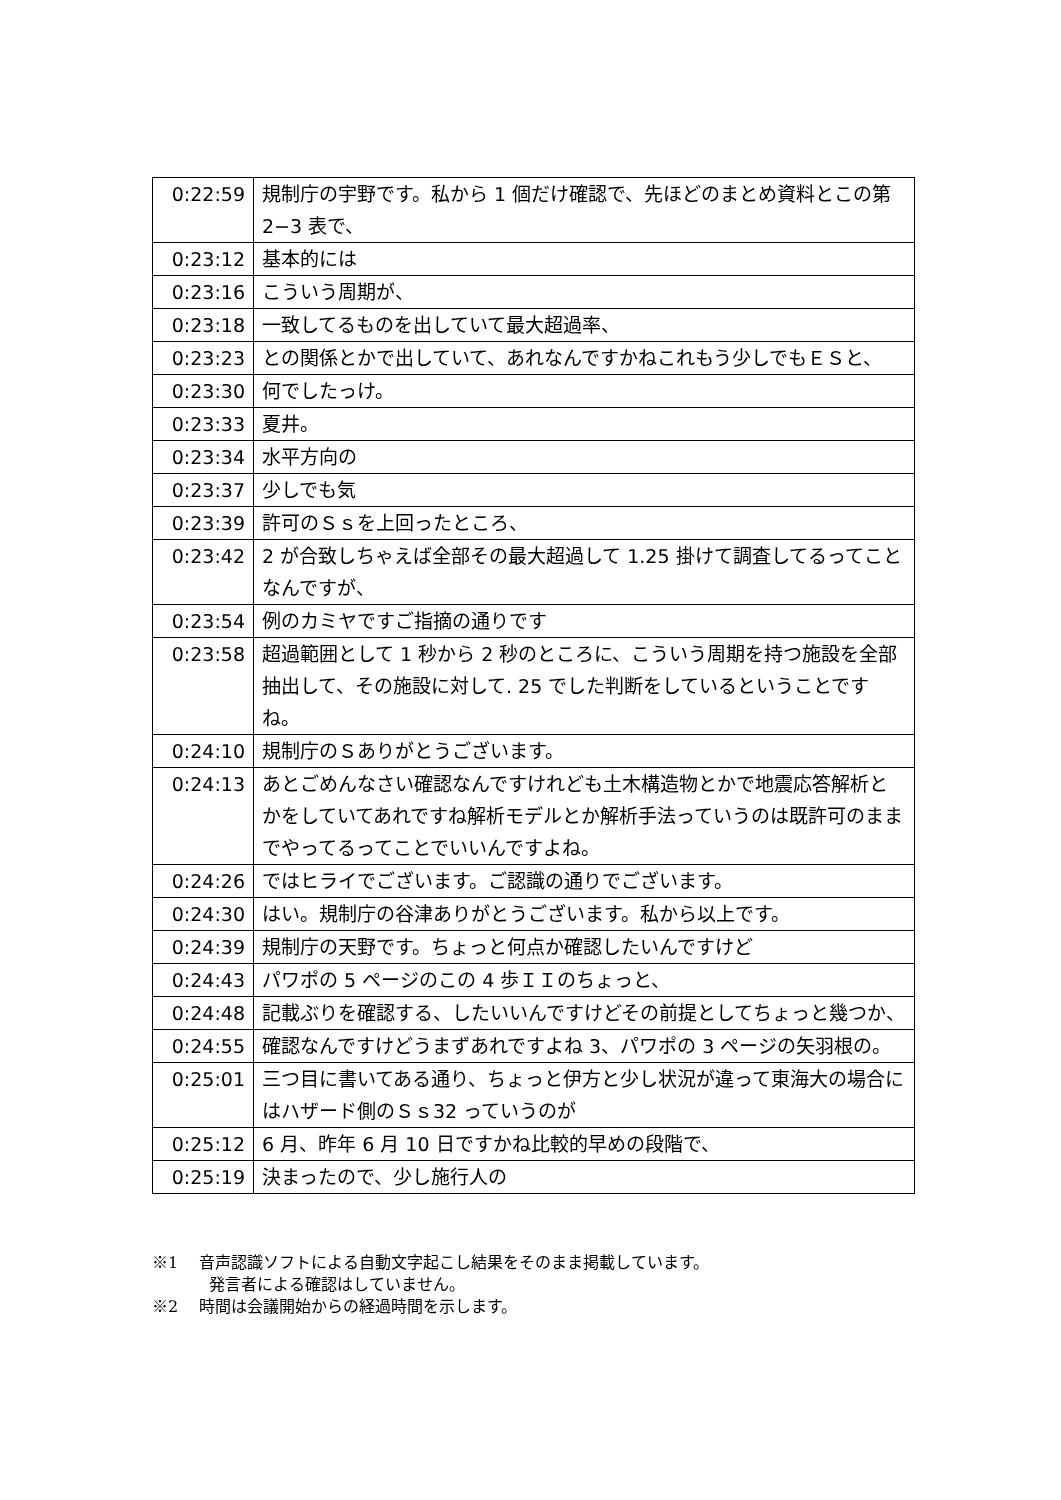| 0:22:59 | 規制庁の宇野です。私から 1 個だけ確認で、先ほどのまとめ資料とこの第 2−3 表で、 |
| 0:23:12 | 基本的には |
| 0:23:16 | こういう周期が、 |
| 0:23:18 | 一致してるものを出していて最大超過率、 |
| 0:23:23 | との関係とかで出していて、あれなんですかねこれもう少しでもＥＳと、 |
| 0:23:30 | 何でしたっけ。 |
| 0:23:33 | 夏井。 |
| 0:23:34 | 水平方向の |
| 0:23:37 | 少しでも気 |
| 0:23:39 | 許可のＳｓを上回ったところ、 |
| 0:23:42 | 2 が合致しちゃえば全部その最大超過して 1.25 掛けて調査してるってことなんですが、 |
| 0:23:54 | 例のカミヤですご指摘の通りです |
| 0:23:58 | 超過範囲として 1 秒から 2 秒のところに、こういう周期を持つ施設を全部抽出して、その施設に対して. 25 でした判断をしているということですね。 |
| 0:24:10 | 規制庁のＳありがとうございます。 |
| 0:24:13 | あとごめんなさい確認なんですけれども土木構造物とかで地震応答解析とかをしていてあれですね解析モデルとか解析手法っていうのは既許可のままでやってるってことでいいんですよね。 |
| 0:24:26 | ではヒライでございます。ご認識の通りでございます。 |
| 0:24:30 | はい。規制庁の谷津ありがとうございます。私から以上です。 |
| 0:24:39 | 規制庁の天野です。ちょっと何点か確認したいんですけど |
| 0:24:43 | パワポの 5 ページのこの 4 歩ＩＩのちょっと、 |
| 0:24:48 | 記載ぶりを確認する、したいいんですけどその前提としてちょっと幾つか、 |
| 0:24:55 | 確認なんですけどうまずあれですよね 3、パワポの 3 ページの矢羽根の。 |
| 0:25:01 | 三つ目に書いてある通り、ちょっと伊方と少し状況が違って東海大の場合にはハザード側のＳｓ32 っていうのが |
| 0:25:12 | 6 月、昨年 6 月 10 日ですかね比較的早めの段階で、 |
| 0:25:19 | 決まったので、少し施行人の |
※1　 音声認識ソフトによる自動文字起こし結果をそのまま掲載しています。
発言者による確認はしていません。
※2　 時間は会議開始からの経過時間を示します。